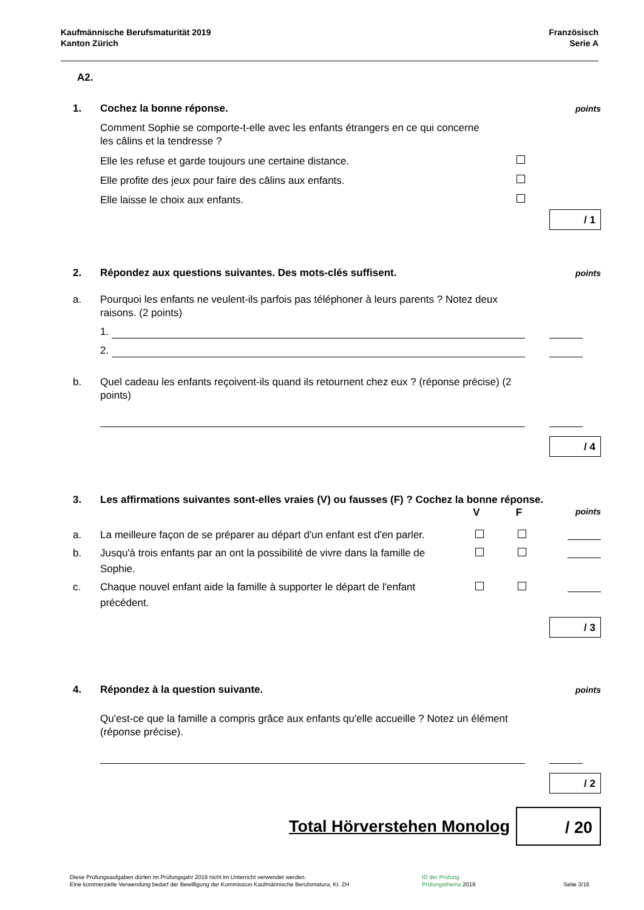Kaufmännische Berufsmaturität 2019
Kanton Zürich
Französisch
Serie A
A2.
1. Cochez la bonne réponse. points
Comment Sophie se comporte-t-elle avec les enfants étrangers en ce qui concerne les câlins et la tendresse ?
Elle les refuse et garde toujours une certaine distance.
Elle profite des jeux pour faire des câlins aux enfants.
Elle laisse le choix aux enfants.
/ 1
2. Répondez aux questions suivantes. Des mots-clés suffisent. points
a. Pourquoi les enfants ne veulent-ils parfois pas téléphoner à leurs parents ? Notez deux raisons. (2 points)
1.
2.
b. Quel cadeau les enfants reçoivent-ils quand ils retournent chez eux ? (réponse précise) (2 points)
/ 4
3. Les affirmations suivantes sont-elles vraies (V) ou fausses (F) ? Cochez la bonne réponse.
V F points
a. La meilleure façon de se préparer au départ d'un enfant est d'en parler.
b. Jusqu'à trois enfants par an ont la possibilité de vivre dans la famille de Sophie.
c. Chaque nouvel enfant aide la famille à supporter le départ de l'enfant précédent.
/ 3
4. Répondez à la question suivante. points
Qu'est-ce que la famille a compris grâce aux enfants qu'elle accueille ? Notez un élément (réponse précise).
/ 2
Total Hörverstehen Monolog
/ 20
Diese Prüfungsaufgaben dürfen im Prüfungsjahr 2019 nicht im Unterricht verwendet werden.
Eine kommerzielle Verwendung bedarf der Bewilligung der Kommission Kaufmännische Berufsmatura, Kt. ZH
ID der Prüfung
Prüfungsthema 2019
Seite 3/16